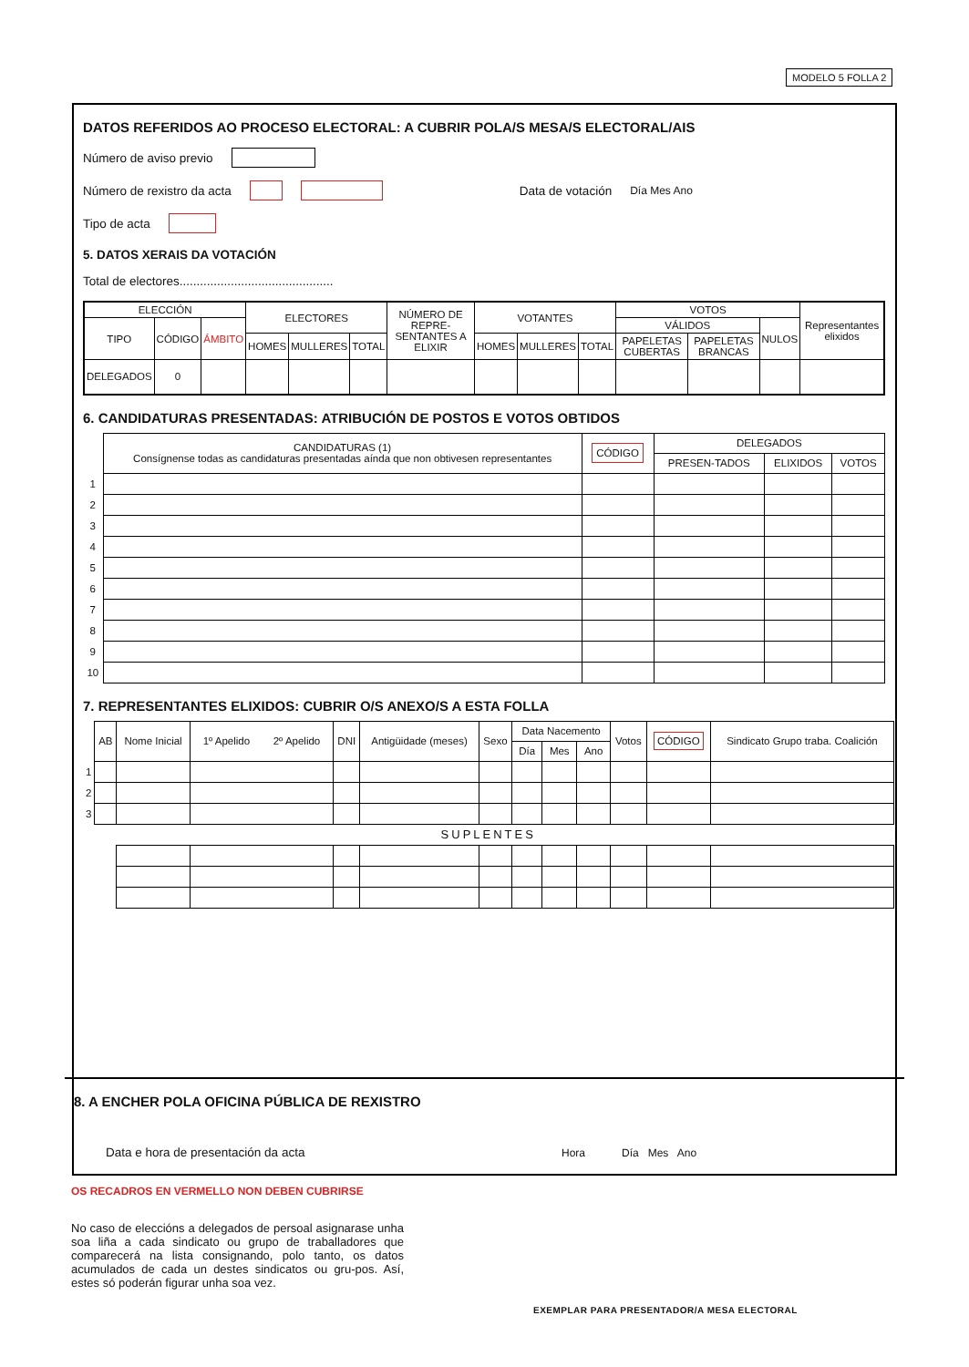MODELO 5 FOLLA 2
DATOS REFERIDOS AO PROCESO ELECTORAL: A CUBRIR POLA/S MESA/S ELECTORAL/AIS
Número de aviso previo
Número de rexistro da acta Data de votación Día Mes Ano
Tipo de acta
5. DATOS XERAIS DA VOTACIÓN
Total de electores.............................................
| ELECCIÓN | | | ELECTORES | | | NÚMERO DE REPRE-SENTANTES A ELIXIR | VOTANTES | | | VOTOS | | | Representantes elixidos |
| --- | --- | --- | --- | --- | --- | --- | --- | --- | --- | --- | --- | --- | --- |
| TIPO | CÓDIGO | ÁMBITO | | | | | | | | VÁLIDOS | | NULOS | |
| | | | HOMES | MULLERES | TOTAL | | HOMES | MULLERES | TOTAL | PAPELETAS CUBERTAS | PAPELETAS BRANCAS | | |
| DELEGADOS | 0 | | | | | | | | | | | | |
6. CANDIDATURAS PRESENTADAS: ATRIBUCIÓN DE POSTOS E VOTOS OBTIDOS
| | CANDIDATURAS (1) Consígnense todas as candidaturas presentadas aínda que non obtivesen representantes | CÓDIGO | DELEGADOS | | |
| | | | PRESEN-TADOS | ELIXIDOS | VOTOS |
| 1 | | | | | |
| 2 | | | | | |
| 3 | | | | | |
| 4 | | | | | |
| 5 | | | | | |
| 6 | | | | | |
| 7 | | | | | |
| 8 | | | | | |
| 9 | | | | | |
| 10 | | | | | |
7. REPRESENTANTES ELIXIDOS: CUBRIR O/S ANEXO/S A ESTA FOLLA
| | AB | Nome Inicial | 1º Apelido 2º Apelido | DNI | Antigüidade (meses) | Sexo | Data Nacemento | | | Votos | CÓDIGO | Sindicato Grupo traba. Coalición |
| | | | | | | | Día | Mes | Ano | | | |
| 1 | | | | | | | | | | | | |
| 2 | | | | | | | | | | | | |
| 3 | | | | | | | | | | | | |
| SUPLENTES | | | | | | | | | | | | |
8. A ENCHER POLA OFICINA PÚBLICA DE REXISTRO
Data e hora de presentación da acta Hora Día Mes Ano
OS RECADROS EN VERMELLO NON DEBEN CUBRIRSE
No caso de eleccións a delegados de persoal asignarase unha soa liña a cada sindicato ou grupo de traballadores que comparecerá na lista consignando, polo tanto, os datos acumulados de cada un destes sindicatos ou gru-pos. Así, estes só poderán figurar unha soa vez.
EXEMPLAR PARA PRESENTADOR/A MESA ELECTORAL